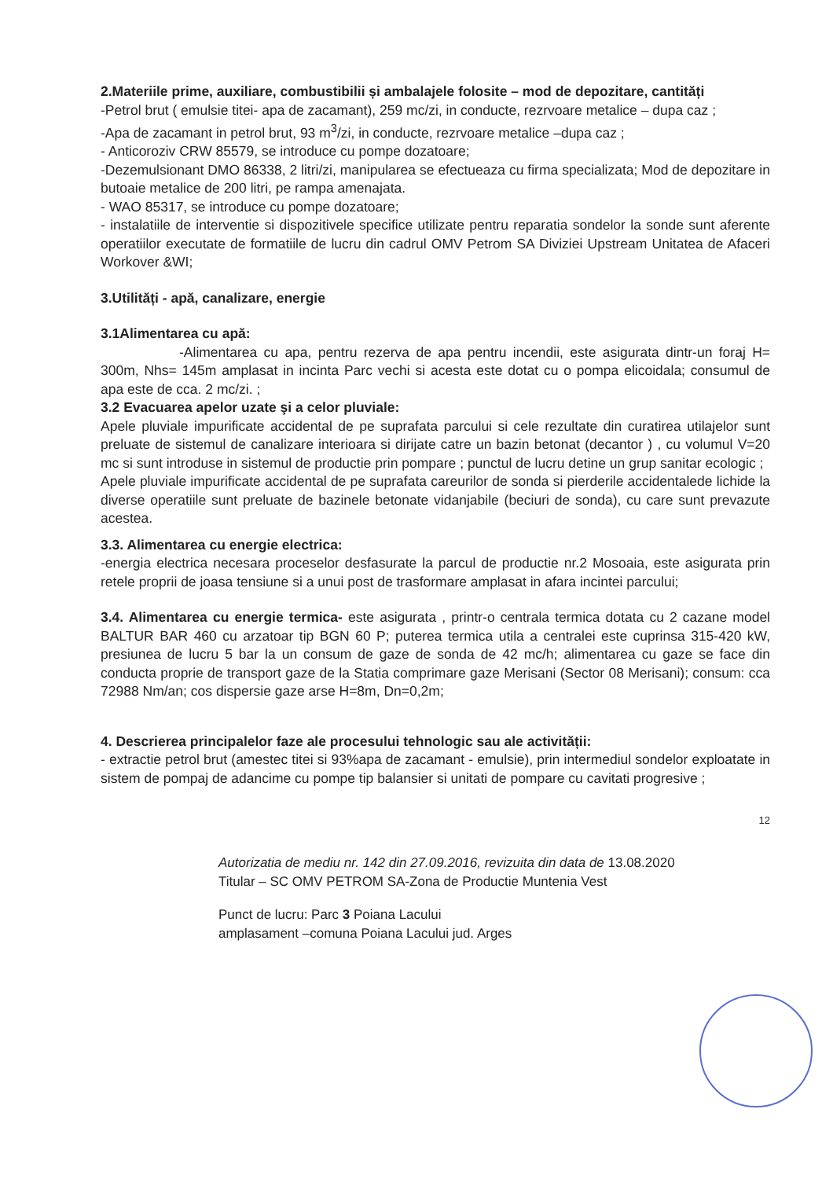2.Materiile prime, auxiliare, combustibilii și ambalajele folosite – mod de depozitare, cantități
-Petrol brut ( emulsie titei- apa de zacamant), 259 mc/zi, in conducte, rezrvoare metalice – dupa caz ;
-Apa de zacamant in petrol brut, 93 m<sup>3</sup>/zi, in conducte, rezrvoare metalice –dupa caz ;
- Anticoroziv CRW 85579, se introduce cu pompe dozatoare;
-Dezemulsionant DMO 86338, 2 litri/zi, manipularea se efectueaza cu firma specializata; Mod de depozitare in butoaie metalice de 200 litri, pe rampa amenajata.
- WAO 85317, se introduce cu pompe dozatoare;
- instalatiile de interventie si dispozitivele specifice utilizate pentru reparatia sondelor la sonde sunt aferente operatiilor executate de formatiile de lucru din cadrul OMV Petrom SA Diviziei Upstream Unitatea de Afaceri Workover &WI;
3.Utilități - apă, canalizare, energie
3.1Alimentarea cu apă:
-Alimentarea cu apa, pentru rezerva de apa pentru incendii, este asigurata dintr-un foraj H= 300m, Nhs= 145m amplasat in incinta Parc vechi si acesta este dotat cu o pompa elicoidala; consumul de apa este de cca. 2 mc/zi. ;
3.2 Evacuarea apelor uzate şi a celor pluviale:
Apele pluviale impurificate accidental de pe suprafata parcului si cele rezultate din curatirea utilajelor sunt preluate de sistemul de canalizare interioara si dirijate catre un bazin betonat (decantor ) , cu volumul V=20 mc si sunt introduse in sistemul de productie prin pompare ; punctul de lucru detine un grup sanitar ecologic ;
Apele pluviale impurificate accidental de pe suprafata careurilor de sonda si pierderile accidentalede lichide la diverse operatiile sunt preluate de bazinele betonate vidanjabile (beciuri de sonda), cu care sunt prevazute acestea.
3.3. Alimentarea cu energie electrica:
-energia electrica necesara proceselor desfasurate la parcul de productie nr.2 Mosoaia, este asigurata prin retele proprii de joasa tensiune si a unui post de trasformare amplasat in afara incintei parcului;
3.4. Alimentarea cu energie termica- este asigurata , printr-o centrala termica dotata cu 2 cazane model BALTUR BAR 460 cu arzatoar tip BGN 60 P; puterea termica utila a centralei este cuprinsa 315-420 kW, presiunea de lucru 5 bar la un consum de gaze de sonda de 42 mc/h; alimentarea cu gaze se face din conducta proprie de transport gaze de la Statia comprimare gaze Merisani (Sector 08 Merisani); consum: cca 72988 Nm/an; cos dispersie gaze arse H=8m, Dn=0,2m;
4. Descrierea principalelor faze ale procesului tehnologic sau ale activității:
- extractie petrol brut (amestec titei si 93%apa de zacamant - emulsie), prin intermediul sondelor exploatate in sistem de pompaj de adancime cu pompe tip balansier si unitati de pompare cu cavitati progresive ;
12
Autorizatia de mediu nr. 142 din 27.09.2016, revizuita din data de 13.08.2020
Titular – SC OMV PETROM SA-Zona de Productie Muntenia Vest
Punct de lucru: Parc 3 Poiana Lacului
amplasament –comuna Poiana Lacului jud. Arges